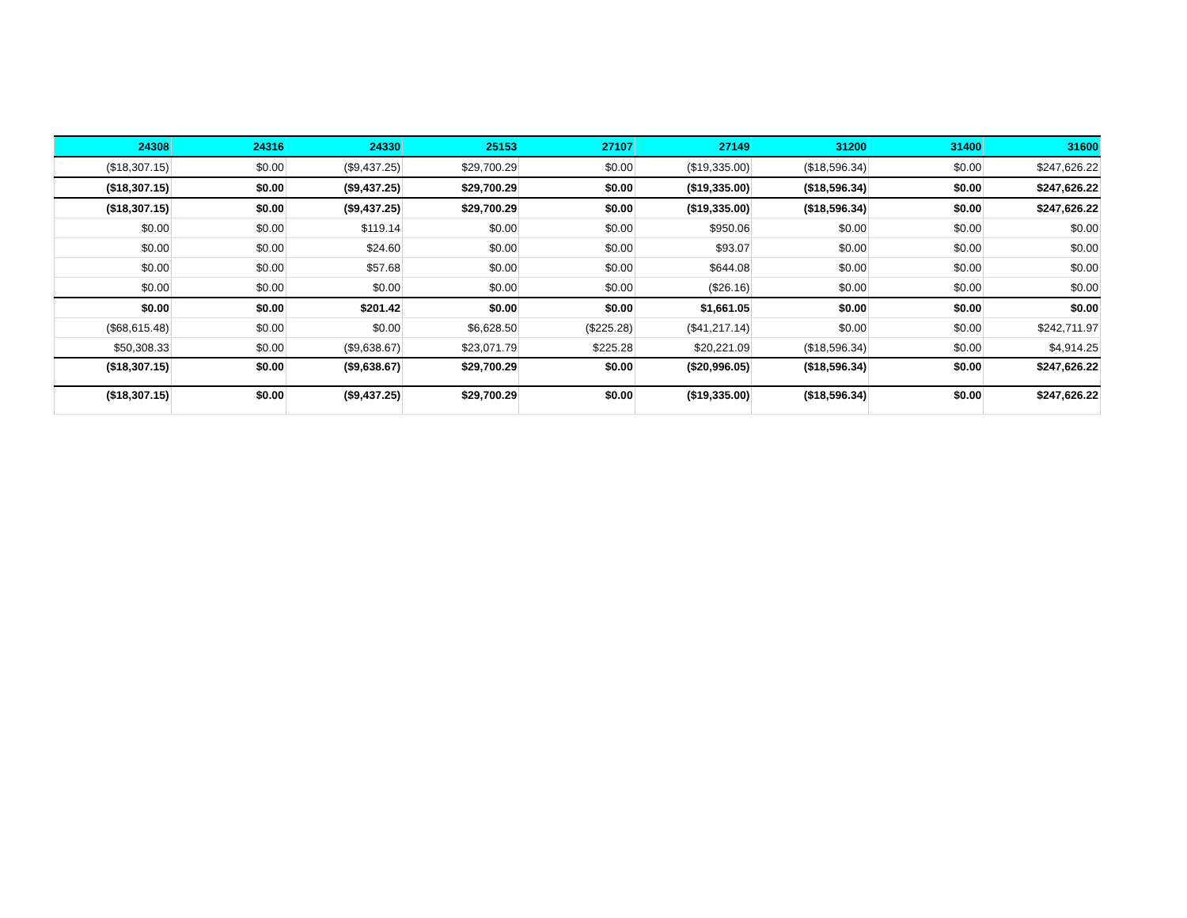| 24308 | 24316 | 24330 | 25153 | 27107 | 27149 | 31200 | 31400 | 31600 |
| --- | --- | --- | --- | --- | --- | --- | --- | --- |
| ($18,307.15) | $0.00 | ($9,437.25) | $29,700.29 | $0.00 | ($19,335.00) | ($18,596.34) | $0.00 | $247,626.22 |
| ($18,307.15) | $0.00 | ($9,437.25) | $29,700.29 | $0.00 | ($19,335.00) | ($18,596.34) | $0.00 | $247,626.22 |
| ($18,307.15) | $0.00 | ($9,437.25) | $29,700.29 | $0.00 | ($19,335.00) | ($18,596.34) | $0.00 | $247,626.22 |
| $0.00 | $0.00 | $119.14 | $0.00 | $0.00 | $950.06 | $0.00 | $0.00 | $0.00 |
| $0.00 | $0.00 | $24.60 | $0.00 | $0.00 | $93.07 | $0.00 | $0.00 | $0.00 |
| $0.00 | $0.00 | $57.68 | $0.00 | $0.00 | $644.08 | $0.00 | $0.00 | $0.00 |
| $0.00 | $0.00 | $0.00 | $0.00 | $0.00 | ($26.16) | $0.00 | $0.00 | $0.00 |
| $0.00 | $0.00 | $201.42 | $0.00 | $0.00 | $1,661.05 | $0.00 | $0.00 | $0.00 |
| ($68,615.48) | $0.00 | $0.00 | $6,628.50 | ($225.28) | ($41,217.14) | $0.00 | $0.00 | $242,711.97 |
| $50,308.33 | $0.00 | ($9,638.67) | $23,071.79 | $225.28 | $20,221.09 | ($18,596.34) | $0.00 | $4,914.25 |
| ($18,307.15) | $0.00 | ($9,638.67) | $29,700.29 | $0.00 | ($20,996.05) | ($18,596.34) | $0.00 | $247,626.22 |
| ($18,307.15) | $0.00 | ($9,437.25) | $29,700.29 | $0.00 | ($19,335.00) | ($18,596.34) | $0.00 | $247,626.22 |